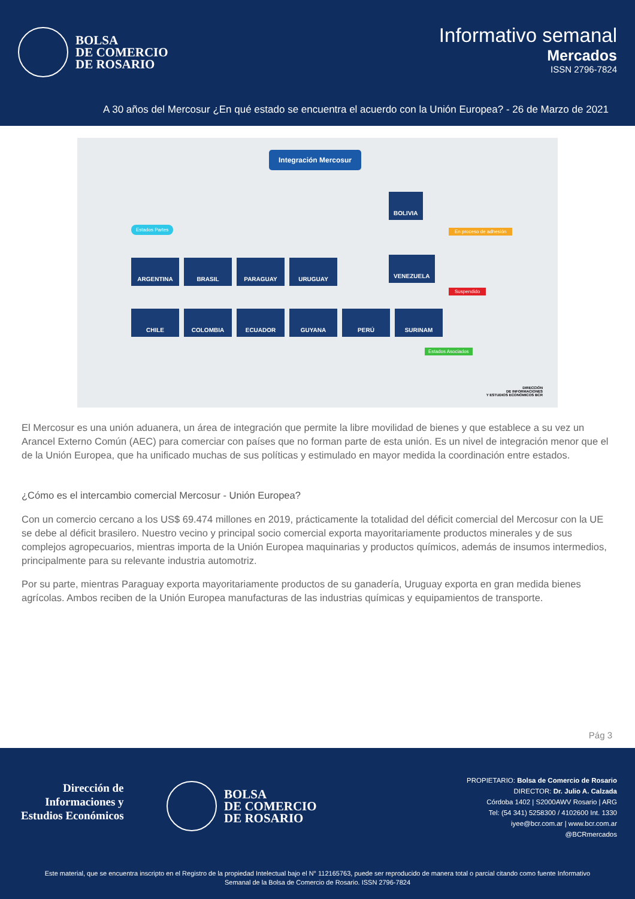BOLSA
DE COMERCIO
DE ROSARIO
Informativo semanal
Mercados
ISSN 2796-7824
A 30 años del Mercosur ¿En qué estado se encuentra el acuerdo con la Unión Europea? - 26 de Marzo de 2021
Integración Mercosur
Estados Partes
ARGENTINA BRASIL PARAGUAY URUGUAY
BOLIVIA
En proceso de adhesión
VENEZUELA
Suspendido
CHILE COLOMBIA ECUADOR GUYANA PERÚ SURINAM
Estados Asociados
DIRECCIÓN
DE INFORMACIONES
Y ESTUDIOS ECONÓMICOS BCR
El Mercosur es una unión aduanera, un área de integración que permite la libre movilidad de bienes y que establece a su vez un Arancel Externo Común (AEC) para comerciar con países que no forman parte de esta unión. Es un nivel de integración menor que el de la Unión Europea, que ha unificado muchas de sus políticas y estimulado en mayor medida la coordinación entre estados.
¿Cómo es el intercambio comercial Mercosur - Unión Europea?
Con un comercio cercano a los US$ 69.474 millones en 2019, prácticamente la totalidad del déficit comercial del Mercosur con la UE se debe al déficit brasilero. Nuestro vecino y principal socio comercial exporta mayoritariamente productos minerales y de sus complejos agropecuarios, mientras importa de la Unión Europea maquinarias y productos químicos, además de insumos intermedios, principalmente para su relevante industria automotriz.
Por su parte, mientras Paraguay exporta mayoritariamente productos de su ganadería, Uruguay exporta en gran medida bienes agrícolas. Ambos reciben de la Unión Europea manufacturas de las industrias químicas y equipamientos de transporte.
Pág 3
Dirección de
Informaciones y
Estudios Económicos
BOLSA
DE COMERCIO
DE ROSARIO
PROPIETARIO: Bolsa de Comercio de Rosario
DIRECTOR: Dr. Julio A. Calzada
Córdoba 1402 | S2000AWV Rosario | ARG
Tel: (54 341) 5258300 / 4102600 Int. 1330
iyee@bcr.com.ar | www.bcr.com.ar
@BCRmercados
Este material, que se encuentra inscripto en el Registro de la propiedad Intelectual bajo el N° 112165763, puede ser reproducido de manera total o parcial citando como fuente Informativo
Semanal de la Bolsa de Comercio de Rosario. ISSN 2796-7824